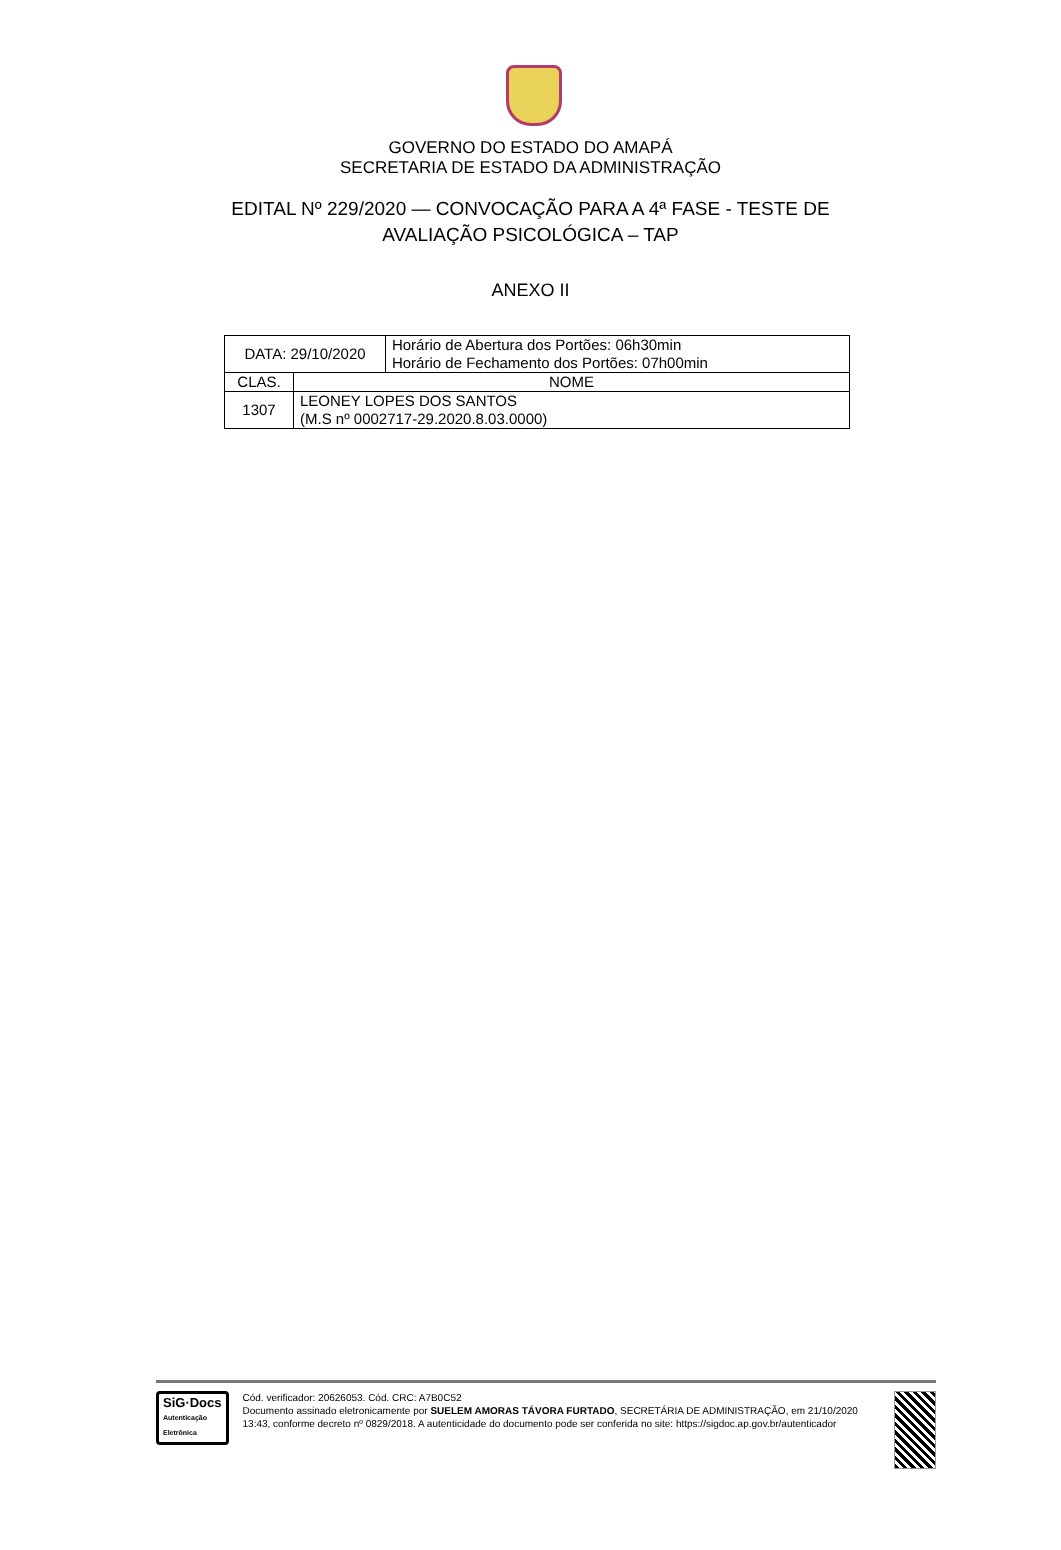GOVERNO DO ESTADO DO AMAPÁ
SECRETARIA DE ESTADO DA ADMINISTRAÇÃO
EDITAL Nº 229/2020 — CONVOCAÇÃO PARA A 4ª FASE - TESTE DE
AVALIAÇÃO PSICOLÓGICA – TAP
ANEXO II
| DATA: 29/10/2020 | | Horário de Abertura dos Portões: 06h30min Horário de Fechamento dos Portões: 07h00min |
| CLAS. | NOME | |
| 1307 | LEONEY LOPES DOS SANTOS (M.S nº 0002717-29.2020.8.03.0000) | |
SiG·Docs
Autenticação
Eletrônica
Cód. verificador: 20626053. Cód. CRC: A7B0C52
Documento assinado eletronicamente por SUELEM AMORAS TÁVORA FURTADO, SECRETÁRIA DE ADMINISTRAÇÃO, em 21/10/2020 13:43, conforme decreto nº 0829/2018. A autenticidade do documento pode ser conferida no site: https://sigdoc.ap.gov.br/autenticador